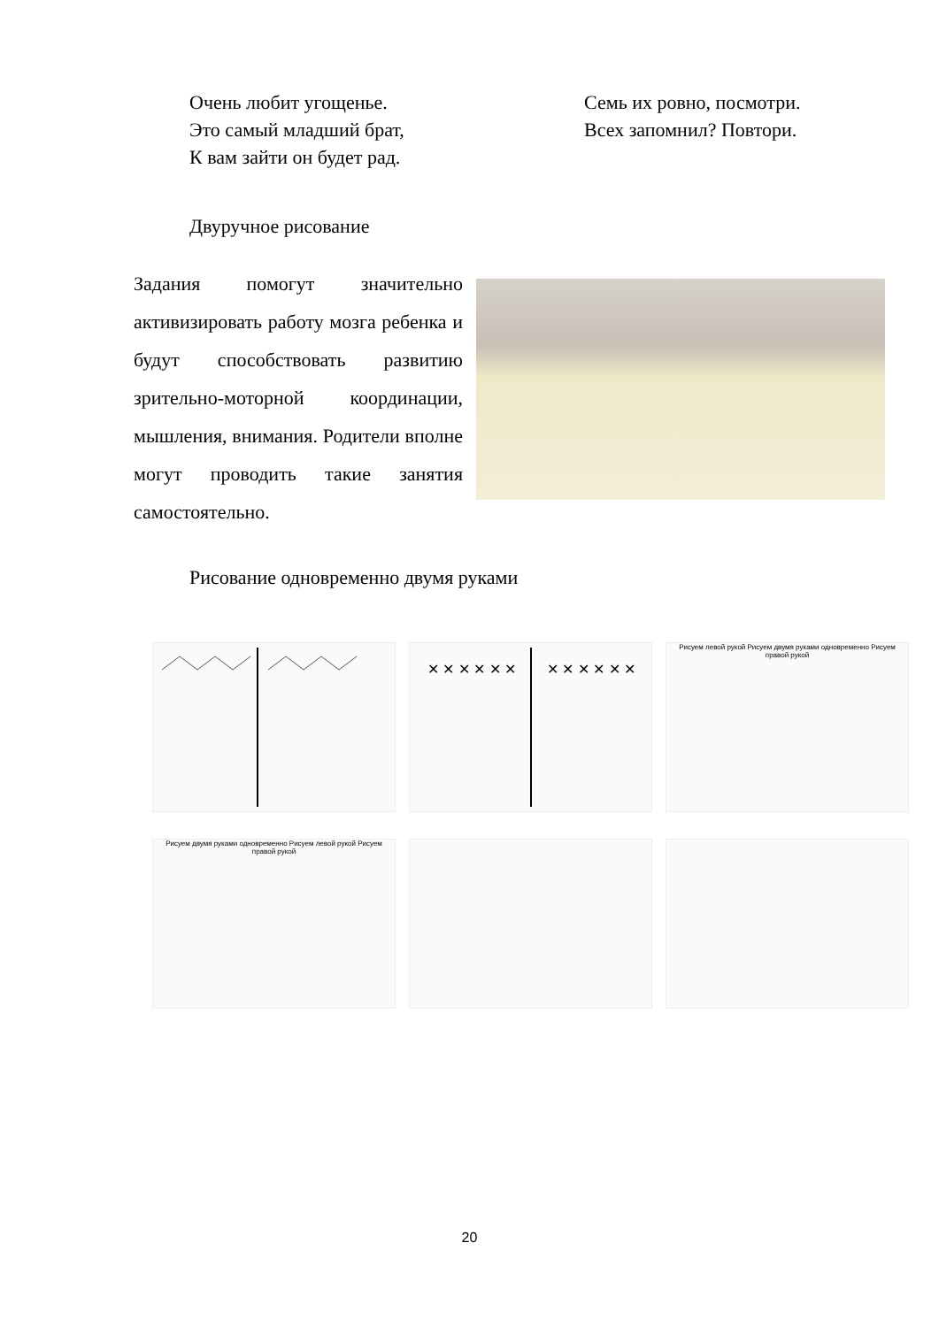Очень любит угощенье.
Это самый младший брат,
К вам зайти он будет рад.
Семь их ровно, посмотри.
Всех запомнил? Повтори.
Двуручное рисование
Задания помогут значительно активизировать работу мозга ребенка и будут способствовать развитию зрительно-моторной координации, мышления, внимания. Родители вполне могут проводить такие занятия самостоятельно.
Рисование одновременно двумя руками
✕ ✕ ✕ ✕ ✕ ✕
✕ ✕ ✕ ✕ ✕ ✕
Рисуем левой рукой Рисуем двумя руками одновременно Рисуем правой рукой
Рисуем двумя руками одновременно Рисуем левой рукой Рисуем правой рукой
20